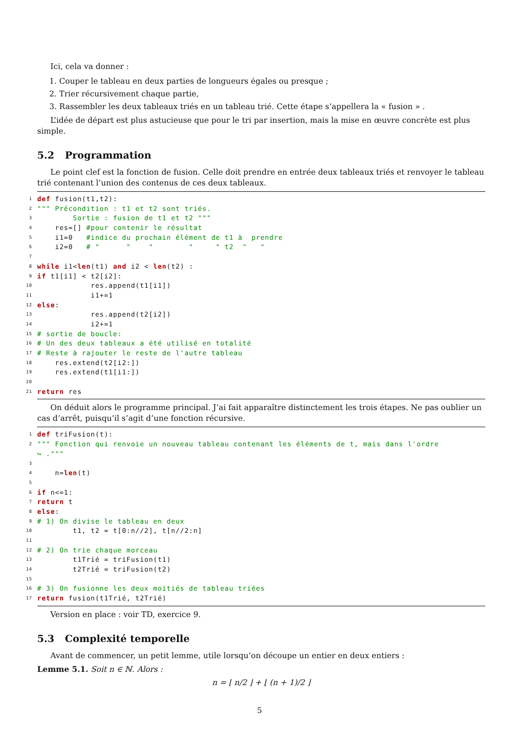Ici, cela va donner :
1. Couper le tableau en deux parties de longueurs égales ou presque ;
2. Trier récursivement chaque partie,
3. Rassembler les deux tableaux triés en un tableau trié. Cette étape s’appellera la « fusion » .
L’idée de départ est plus astucieuse que pour le tri par insertion, mais la mise en œuvre concrète est plus simple.
5.2 Programmation
Le point clef est la fonction de fusion. Celle doit prendre en entrée deux tableaux triés et renvoyer le tableau trié contenant l’union des contenus de ces deux tableaux.
1 def fusion(t1,t2):
2 """ Précondition : t1 et t2 sont triés.
3 Sortie : fusion de t1 et t2 """
4 res=[] #pour contenir le résultat
5 i1=0 #indice du prochain élément de t1 à prendre
6 i2=0 # " " " " " t2 " "
7
8 while i1< len (t1) and i2 < len (t2) :
9 if t1[i1] < t2[i2]:
10 res.append(t1[i1])
11 i1+=1
12 else:
13 res.append(t2[i2])
14 i2+=1
15 # sortie de boucle:
16 # Un des deux tableaux a été utilisé en totalité
17 # Reste à rajouter le reste de l'autre tableau
18 res.extend(t2[i2:])
19 res.extend(t1[i1:])
20
21 return res
On déduit alors le programme principal. J’ai fait apparaître distinctement les trois étapes. Ne pas oublier un cas d’arrêt, puisqu’il s’agit d’une fonction récursive.
1 def triFusion(t):
2 """ Fonction qui renvoie un nouveau tableau contenant les éléments de t, mais dans l'ordre
↪ ."""
3
4 n= len (t)
5
6 if n<=1:
7 return t
8 else:
9 # 1) On divise le tableau en deux
10 t1, t2 = t[0:n//2], t[n//2:n]
11
12 # 2) On trie chaque morceau
13 t1Trié = triFusion(t1)
14 t2Trié = triFusion(t2)
15
16 # 3) On fusionne les deux moitiés de tableau triées
17 return fusion(t1Trié, t2Trié)
Version en place : voir TD, exercice 9.
5.3 Complexité temporelle
Avant de commencer, un petit lemme, utile lorsqu’on découpe un entier en deux entiers :
Lemme 5.1. Soit n ∈ ℕ. Alors :
n = ⌊ n/2 ⌋ + ⌊ (n + 1)/2 ⌋
5